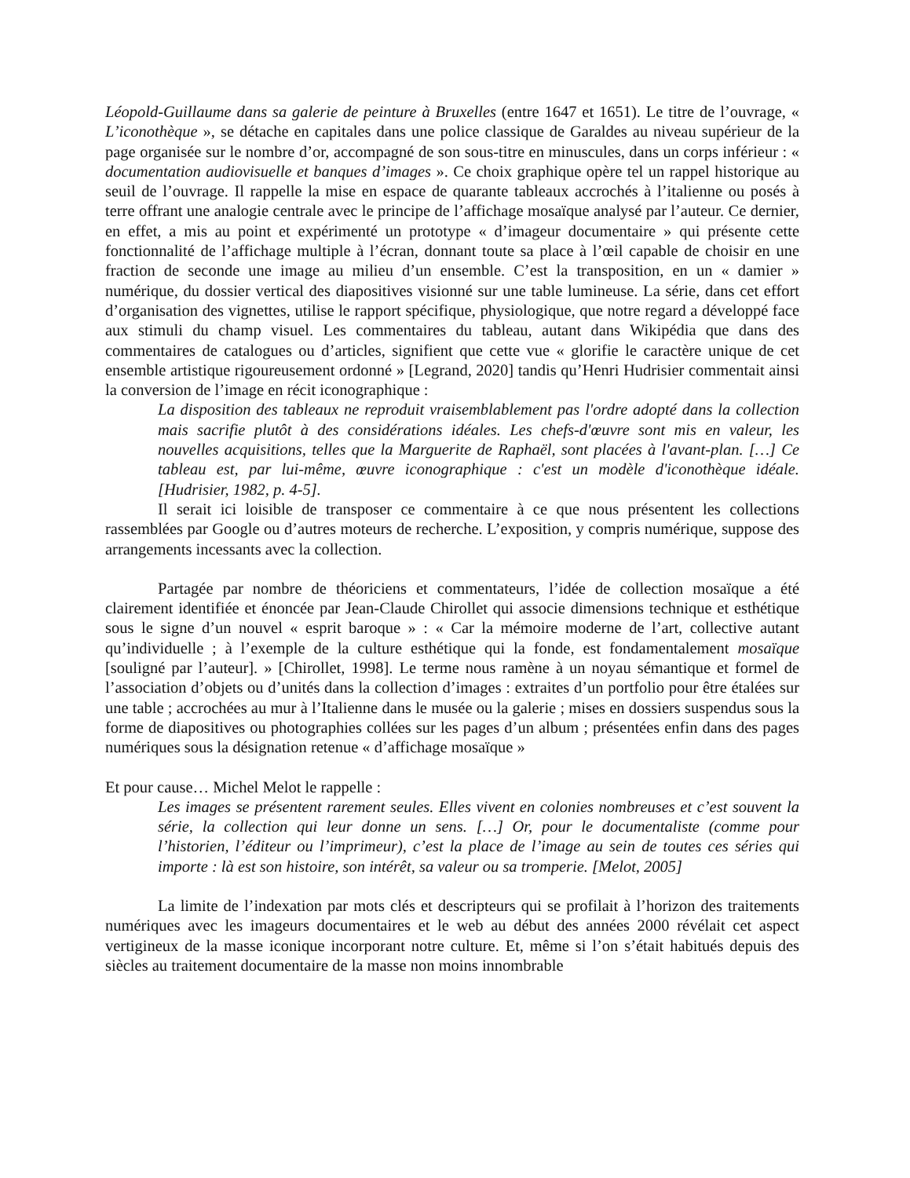Léopold-Guillaume dans sa galerie de peinture à Bruxelles (entre 1647 et 1651). Le titre de l’ouvrage, « L’iconothèque », se détache en capitales dans une police classique de Garaldes au niveau supérieur de la page organisée sur le nombre d’or, accompagné de son sous-titre en minuscules, dans un corps inférieur : « documentation audiovisuelle et banques d’images ». Ce choix graphique opère tel un rappel historique au seuil de l’ouvrage. Il rappelle la mise en espace de quarante tableaux accrochés à l’italienne ou posés à terre offrant une analogie centrale avec le principe de l’affichage mosaïque analysé par l’auteur. Ce dernier, en effet, a mis au point et expérimenté un prototype « d’imageur documentaire » qui présente cette fonctionnalité de l’affichage multiple à l’écran, donnant toute sa place à l’œil capable de choisir en une fraction de seconde une image au milieu d’un ensemble. C’est la transposition, en un « damier » numérique, du dossier vertical des diapositives visionné sur une table lumineuse. La série, dans cet effort d’organisation des vignettes, utilise le rapport spécifique, physiologique, que notre regard a développé face aux stimuli du champ visuel. Les commentaires du tableau, autant dans Wikipédia que dans des commentaires de catalogues ou d’articles, signifient que cette vue « glorifie le caractère unique de cet ensemble artistique rigoureusement ordonné » [Legrand, 2020] tandis qu’Henri Hudrisier commentait ainsi la conversion de l’image en récit iconographique :
La disposition des tableaux ne reproduit vraisemblablement pas l'ordre adopté dans la collection mais sacrifie plutôt à des considérations idéales. Les chefs-d'œuvre sont mis en valeur, les nouvelles acquisitions, telles que la Marguerite de Raphaël, sont placées à l'avant-plan. […] Ce tableau est, par lui-même, œuvre iconographique : c'est un modèle d'iconothèque idéale. [Hudrisier, 1982, p. 4-5].
Il serait ici loisible de transposer ce commentaire à ce que nous présentent les collections rassemblées par Google ou d’autres moteurs de recherche. L’exposition, y compris numérique, suppose des arrangements incessants avec la collection.
Partagée par nombre de théoriciens et commentateurs, l’idée de collection mosaïque a été clairement identifiée et énoncée par Jean-Claude Chirollet qui associe dimensions technique et esthétique sous le signe d’un nouvel « esprit baroque » : « Car la mémoire moderne de l’art, collective autant qu’individuelle ; à l’exemple de la culture esthétique qui la fonde, est fondamentalement mosaïque [souligné par l’auteur]. » [Chirollet, 1998]. Le terme nous ramène à un noyau sémantique et formel de l’association d’objets ou d’unités dans la collection d’images : extraites d’un portfolio pour être étalées sur une table ; accrochées au mur à l’Italienne dans le musée ou la galerie ; mises en dossiers suspendus sous la forme de diapositives ou photographies collées sur les pages d’un album ; présentées enfin dans des pages numériques sous la désignation retenue « d’affichage mosaïque »
Et pour cause… Michel Melot le rappelle :
Les images se présentent rarement seules. Elles vivent en colonies nombreuses et c’est souvent la série, la collection qui leur donne un sens. […] Or, pour le documentaliste (comme pour l’historien, l’éditeur ou l’imprimeur), c’est la place de l’image au sein de toutes ces séries qui importe : là est son histoire, son intérêt, sa valeur ou sa tromperie. [Melot, 2005]
La limite de l’indexation par mots clés et descripteurs qui se profilait à l’horizon des traitements numériques avec les imageurs documentaires et le web au début des années 2000 révélait cet aspect vertigineux de la masse iconique incorporant notre culture. Et, même si l’on s’était habitués depuis des siècles au traitement documentaire de la masse non moins innombrable